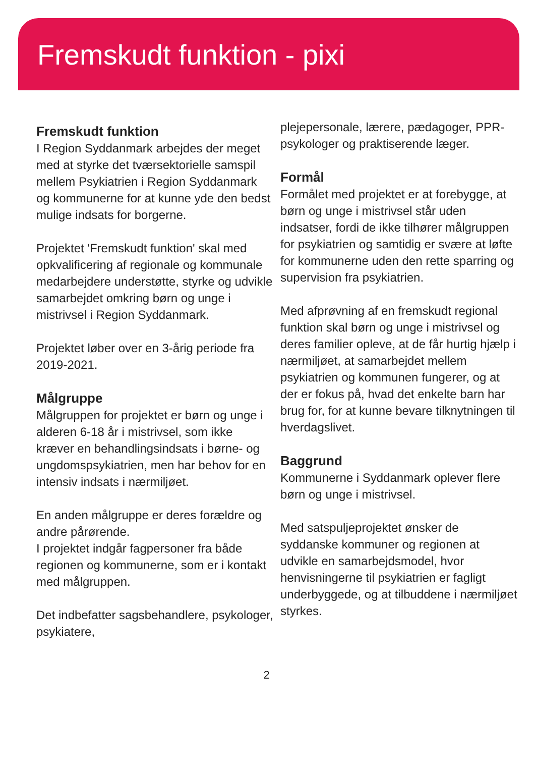Fremskudt funktion - pixi
Fremskudt funktion
I Region Syddanmark arbejdes der meget med at styrke det tværsektorielle samspil mellem Psykiatrien i Region Syddanmark og kommunerne for at kunne yde den bedst mulige indsats for borgerne.
Projektet 'Fremskudt funktion' skal med opkvalificering af regionale og kommunale medarbejdere understøtte, styrke og udvikle samarbejdet omkring børn og unge i mistrivsel i Region Syddanmark.
Projektet løber over en 3-årig periode fra 2019-2021.
Målgruppe
Målgruppen for projektet er børn og unge i alderen 6-18 år i mistrivsel, som ikke kræver en behandlingsindsats i børne- og ungdomspsykiatrien, men har behov for en intensiv indsats i nærmiljøet.
En anden målgruppe er deres forældre og andre pårørende.
I projektet indgår fagpersoner fra både regionen og kommunerne, som er i kontakt med målgruppen.
Det indbefatter sagsbehandlere, psykologer, psykiatere,
plejepersonale, lærere, pædagoger, PPR-psykologer og praktiserende læger.
Formål
Formålet med projektet er at forebygge, at børn og unge i mistrivsel står uden indsatser, fordi de ikke tilhører målgruppen for psykiatrien og samtidig er svære at løfte for kommunerne uden den rette sparring og supervision fra psykiatrien.
Med afprøvning af en fremskudt regional funktion skal børn og unge i mistrivsel og deres familier opleve, at de får hurtig hjælp i nærmiljøet, at samarbejdet mellem psykiatrien og kommunen fungerer, og at der er fokus på, hvad det enkelte barn har brug for, for at kunne bevare tilknytningen til hverdagslivet.
Baggrund
Kommunerne i Syddanmark oplever flere børn og unge i mistrivsel.
Med satspuljeprojektet ønsker de syddanske kommuner og regionen at udvikle en samarbejdsmodel, hvor henvisningerne til psykiatrien er fagligt underbyggede, og at tilbuddene i nærmiljøet styrkes.
2